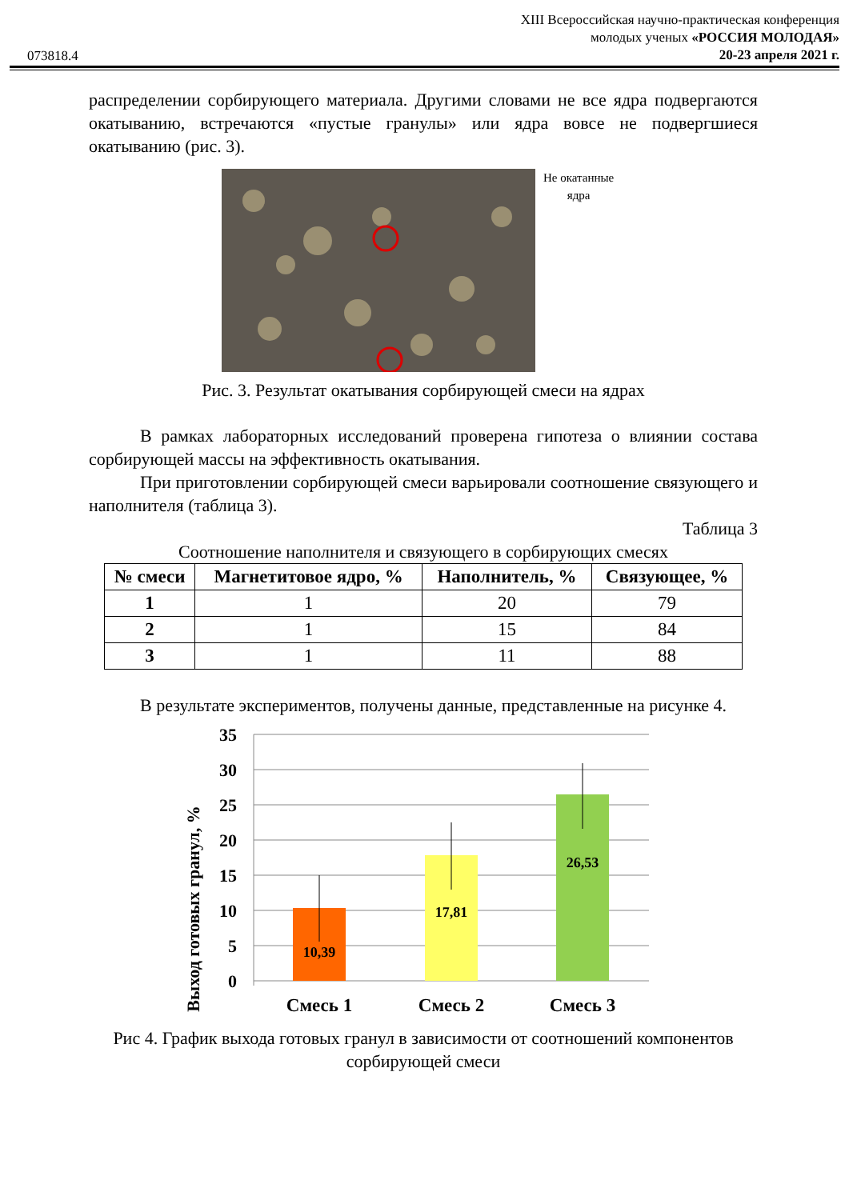XIII Всероссийская научно-практическая конференция
молодых ученых «РОССИЯ МОЛОДАЯ»
20-23 апреля 2021 г.
073818.4
распределении сорбирующего материала. Другими словами не все ядра подвергаются окатыванию, встречаются «пустые гранулы» или ядра вовсе не подвергшиеся окатыванию (рис. 3).
Не окатанные
ядра
Рис. 3. Результат окатывания сорбирующей смеси на ядрах
В рамках лабораторных исследований проверена гипотеза о влиянии состава сорбирующей массы на эффективность окатывания.
При приготовлении сорбирующей смеси варьировали соотношение связующего и наполнителя (таблица 3).
Таблица 3
Соотношение наполнителя и связующего в сорбирующих смесях
| № смеси | Магнетитовое ядро, % | Наполнитель, % | Связующее, % |
| --- | --- | --- | --- |
| 1 | 1 | 20 | 79 |
| 2 | 1 | 15 | 84 |
| 3 | 1 | 11 | 88 |
В результате экспериментов, получены данные, представленные на рисунке 4.
Выход готовых гранул, %
35
30
25
20
15
10
5
0
10,39
17,81
26,53
Смесь 1
Смесь 2
Смесь 3
Рис 4. График выхода готовых гранул в зависимости от соотношений компонентов сорбирующей смеси